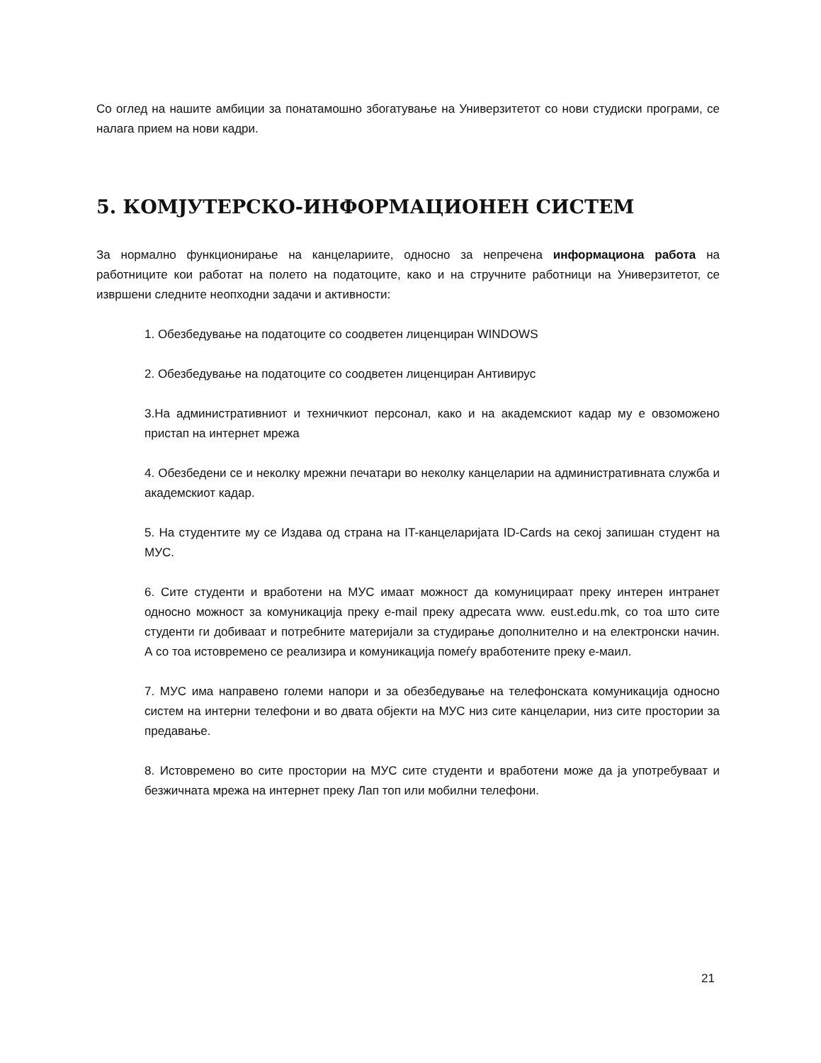Со оглед на нашите амбиции за понатамошно збогатување на Универзитетот со нови студиски програми, се налага прием на нови кадри.
5. КОМЈУТЕРСКО-ИНФОРМАЦИОНЕН СИСТЕМ
За нормално функционирање на канцелариите, односно за непречена информациона работа на работниците кои работат на полето на податоците, како и на стручните работници на Универзитетот, се извршени следните неопходни задачи и активности:
1. Обезбедување на податоците со соодветен лиценциран WINDOWS
2. Обезбедување на податоците со соодветен лиценциран Антивирус
3.На административниот и техничкиот персонал, како и на академскиот кадар му е овзоможено пристап на интернет мрежа
4. Обезбедени се и неколку мрежни печатари во неколку канцеларии на административната служба и академскиот кадар.
5. На студентите му се Издава од страна на IT-канцеларијата ID-Cards на секој запишан студент на МУС.
6. Сите студенти и вработени на МУС имаат можност да комуницираат преку интерен интранет односно можност за комуникација преку e-mail преку адресата www. eust.edu.mk, со тоа што сите студенти ги добиваат и потребните материјали за студирање дополнително и на електронски начин. А со тоа истовремено се реализира и комуникација помеѓу вработените преку е-маил.
7. МУС има направено големи напори и за обезбедување на телефонската комуникација односно систем на интерни телефони и во двата објекти на МУС низ сите канцеларии, низ сите простории за предавање.
8. Истовремено во сите простории на МУС сите студенти и вработени може да ја употребуваат и безжичната мрежа на интернет преку Лап топ или мобилни телефони.
21